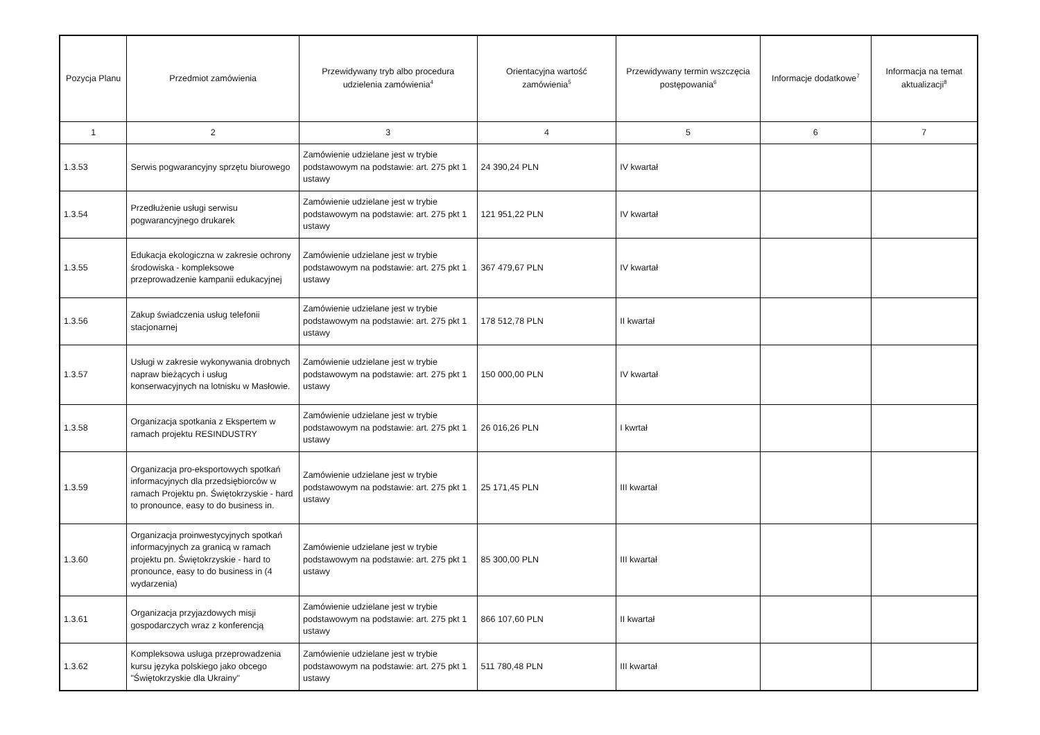| Pozycja Planu | Przedmiot zamówienia | Przewidywany tryb albo procedura udzielenia zamówienia<sup>4</sup> | Orientacyjna wartość zamówienia<sup>5</sup> | Przewidywany termin wszczęcia postępowania<sup>6</sup> | Informacje dodatkowe<sup>7</sup> | Informacja na temat aktualizacji<sup>8</sup> |
| --- | --- | --- | --- | --- | --- | --- |
| 1 | 2 | 3 | 4 | 5 | 6 | 7 |
| 1.3.53 | Serwis pogwarancyjny sprzętu biurowego | Zamówienie udzielane jest w trybie podstawowym na podstawie: art. 275 pkt 1 ustawy | 24 390,24 PLN | IV kwartał | | |
| 1.3.54 | Przedłużenie usługi serwisu pogwarancyjnego drukarek | Zamówienie udzielane jest w trybie podstawowym na podstawie: art. 275 pkt 1 ustawy | 121 951,22 PLN | IV kwartał | | |
| 1.3.55 | Edukacja ekologiczna w zakresie ochrony środowiska - kompleksowe przeprowadzenie kampanii edukacyjnej | Zamówienie udzielane jest w trybie podstawowym na podstawie: art. 275 pkt 1 ustawy | 367 479,67 PLN | IV kwartał | | |
| 1.3.56 | Zakup świadczenia usług telefonii stacjonarnej | Zamówienie udzielane jest w trybie podstawowym na podstawie: art. 275 pkt 1 ustawy | 178 512,78 PLN | II kwartał | | |
| 1.3.57 | Usługi w zakresie wykonywania drobnych napraw bieżących i usług konserwacyjnych na lotnisku w Masłowie. | Zamówienie udzielane jest w trybie podstawowym na podstawie: art. 275 pkt 1 ustawy | 150 000,00 PLN | IV kwartał | | |
| 1.3.58 | Organizacja spotkania z Ekspertem w ramach projektu RESINDUSTRY | Zamówienie udzielane jest w trybie podstawowym na podstawie: art. 275 pkt 1 ustawy | 26 016,26 PLN | I kwrtał | | |
| 1.3.59 | Organizacja pro-eksportowych spotkań informacyjnych dla przedsiębiorców w ramach Projektu pn. Świętokrzyskie - hard to pronounce, easy to do business in. | Zamówienie udzielane jest w trybie podstawowym na podstawie: art. 275 pkt 1 ustawy | 25 171,45 PLN | III kwartał | | |
| 1.3.60 | Organizacja proinwestycyjnych spotkań informacyjnych za granicą w ramach projektu pn. Świętokrzyskie - hard to pronounce, easy to do business in (4 wydarzenia) | Zamówienie udzielane jest w trybie podstawowym na podstawie: art. 275 pkt 1 ustawy | 85 300,00 PLN | III kwartał | | |
| 1.3.61 | Organizacja przyjazdowych misji gospodarczych wraz z konferencją | Zamówienie udzielane jest w trybie podstawowym na podstawie: art. 275 pkt 1 ustawy | 866 107,60 PLN | II kwartał | | |
| 1.3.62 | Kompleksowa usługa przeprowadzenia kursu języka polskiego jako obcego "Świętokrzyskie dla Ukrainy" | Zamówienie udzielane jest w trybie podstawowym na podstawie: art. 275 pkt 1 ustawy | 511 780,48 PLN | III kwartał | | |